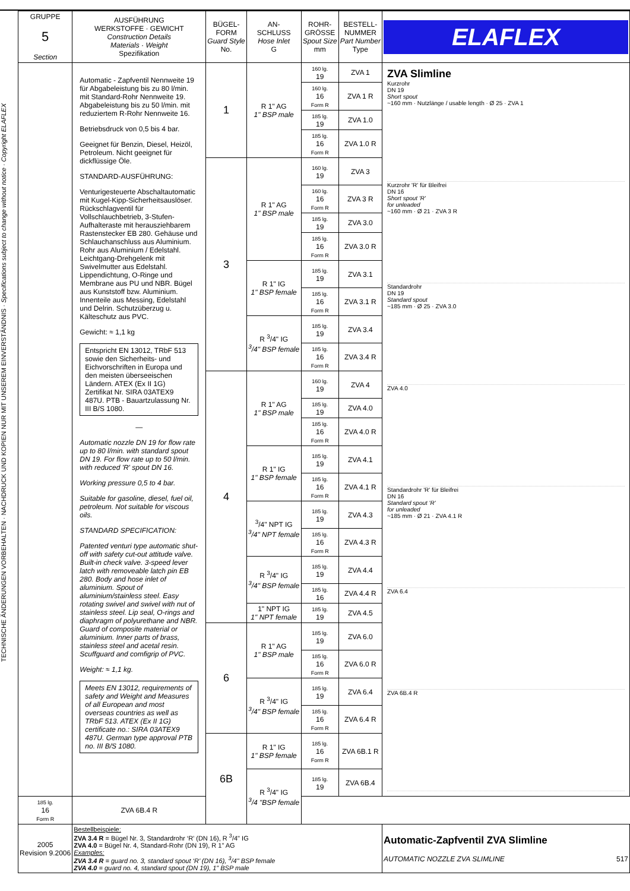TECHNISCHE ÄNDERUNGEN VORBEHALTEN · NACHDRUCK UND KOPIEN NUR MIT UNSEREM EINVERSTÄNDNIS · Specifications subject to change without notice · Copyright ELAFLEX
| GRUPPE 5 Section | AUSFÜHRUNG WERKSTOFFE · GEWICHT Construction Details Materials · Weight Spezifikation | BÜGEL- FORM Guard Style No. | AN- SCHLUSS Hose Inlet G | ROHR- GRÖSSE Spout Size mm | BESTELL- NUMMER Part Number Type | ELAFLEX |
| --- | --- | --- | --- | --- | --- | --- |
| | Automatic - Zapfventil Nennweite 19 für Abgabeleistung bis zu 80 l/min. mit Standard-Rohr Nennweite 19. Abgabeleistung bis zu 50 l/min. mit reduziertem R-Rohr Nennweite 16. Betriebsdruck von 0,5 bis 4 bar. Geeignet für Benzin, Diesel, Heizöl, Petroleum. Nicht geeignet für dickflüssige Öle. STANDARD-AUSFÜHRUNG: Venturigesteuerte Abschaltautomatic mit Kugel-Kipp-Sicherheitsauslöser. Rückschlagventil für Vollschlauchbetrieb, 3-Stufen-Aufhalteraste mit herausziehbarem Rastenstecker EB 280. Gehäuse und Schlauchanschluss aus Aluminium. Rohr aus Aluminium / Edelstahl. Leichtgang-Drehgelenk mit Swivelmutter aus Edelstahl. Lippendichtung, O-Ringe und Membrane aus PU und NBR. Bügel aus Kunststoff bzw. Aluminium. Innenteile aus Messing, Edelstahl und Delrin. Schutzüberzug u. Kälteschutz aus PVC. Gewicht: ≈ 1,1 kg Entspricht EN 13012, TRbF 513 sowie den Sicherheits- und Eichvorschriften in Europa und den meisten überseeischen Ländern. ATEX (Ex II 1G) Zertifikat Nr. SIRA 03ATEX9 487U. PTB - Bauartzulassung Nr. III B/S 1080. — Automatic nozzle DN 19 for flow rate up to 80 l/min. with standard spout DN 19. For flow rate up to 50 l/min. with reduced 'R' spout DN 16. Working pressure 0,5 to 4 bar. Suitable for gasoline, diesel, fuel oil, petroleum. Not suitable for viscous oils. STANDARD SPECIFICATION: Patented venturi type automatic shut-off with safety cut-out attitude valve. Built-in check valve. 3-speed lever latch with removeable latch pin EB 280. Body and hose inlet of aluminium. Spout of aluminium/stainless steel. Easy rotating swivel and swivel with nut of stainless steel. Lip seal, O-rings and diaphragm of polyurethane and NBR. Guard of composite material or aluminium. Inner parts of brass, stainless steel and acetal resin. Scuffguard and comfigrip of PVC. Weight: ≈ 1,1 kg. Meets EN 13012, requirements of safety and Weight and Measures of all European and most overseas countries as well as TRbF 513. ATEX (Ex II 1G) certificate no.: SIRA 03ATEX9 487U. German type approval PTB no. III B/S 1080. | 1 | R 1" AG 1" BSP male | 160 lg. 19 | ZVA 1 | ZVA Slimline Kurzrohr DN 19 Short spout ~160 mm · Nutzlänge / usable length · Ø 25 · ZVA 1 Kurzrohr 'R' für Bleifrei DN 16 Short spout 'R' for unleaded ~160 mm · Ø 21 · ZVA 3 R Standardrohr DN 19 Standard spout ~185 mm · Ø 25 · ZVA 3.0 ZVA 4.0 Standardrohr 'R' für Bleifrei DN 16 Standard spout 'R' for unleaded ~185 mm · Ø 21 · ZVA 4.1 R ZVA 6.4 ZVA 6B.4 R |
| | | | | 160 lg. 16 Form R | ZVA 1 R | |
| | | | | 185 lg. 19 | ZVA 1.0 | |
| | | | | 185 lg. 16 Form R | ZVA 1.0 R | |
| | | 3 | R 1" AG 1" BSP male | 160 lg. 19 | ZVA 3 | |
| | | | | 160 lg. 16 Form R | ZVA 3 R | |
| | | | | 185 lg. 19 | ZVA 3.0 | |
| | | | | 185 lg. 16 Form R | ZVA 3.0 R | |
| | | | R 1" IG 1" BSP female | 185 lg. 19 | ZVA 3.1 | |
| | | | | 185 lg. 16 Form R | ZVA 3.1 R | |
| | | | R <sup>3</sup>/4" IG <sup>3</sup>/4" BSP female | 185 lg. 19 | ZVA 3.4 | |
| | | | | 185 lg. 16 Form R | ZVA 3.4 R | |
| | | 4 | R 1" AG 1" BSP male | 160 lg. 19 | ZVA 4 | |
| | | | | 185 lg. 19 | ZVA 4.0 | |
| | | | | 185 lg. 16 Form R | ZVA 4.0 R | |
| | | | R 1" IG 1" BSP female | 185 lg. 19 | ZVA 4.1 | |
| | | | | 185 lg. 16 Form R | ZVA 4.1 R | |
| | | | <sup>3</sup>/4" NPT IG <sup>3</sup>/4" NPT female | 185 lg. 19 | ZVA 4.3 | |
| | | | | 185 lg. 16 Form R | ZVA 4.3 R | |
| | | | R <sup>3</sup>/4" IG <sup>3</sup>/4" BSP female | 185 lg. 19 | ZVA 4.4 | |
| | | | | 185 lg. 16 | ZVA 4.4 R | |
| | | | 1" NPT IG 1" NPT female | 185 lg. 19 | ZVA 4.5 | |
| | | 6 | R 1" AG 1" BSP male | 185 lg. 19 | ZVA 6.0 | |
| | | | | 185 lg. 16 Form R | ZVA 6.0 R | |
| | | | R <sup>3</sup>/4" IG <sup>3</sup>/4" BSP female | 185 lg. 19 | ZVA 6.4 | |
| | | | | 185 lg. 16 Form R | ZVA 6.4 R | |
| | | 6B | R 1" IG 1" BSP female | 185 lg. 16 Form R | ZVA 6B.1 R | |
| | | | R <sup>3</sup>/4" IG <sup>3</sup>/4 "BSP female | 185 lg. 19 | ZVA 6B.4 | |
| 185 lg. 16 Form R | ZVA 6B.4 R | | | | | |
| 2005 Revision 9.2006 | Bestellbeispiele: ZVA 3.4 R = Bügel Nr. 3, Standardrohr ‘R’ (DN 16), R <sup>3</sup>/4" IG ZVA 4.0 = Bügel Nr. 4, Standard-Rohr (DN 19), R 1" AG Examples: ZVA 3.4 R = guard no. 3, standard spout ‘R’ (DN 16), <sup>3</sup>/4" BSP female ZVA 4.0 = guard no. 4, standard spout (DN 19), 1" BSP male | | | | | Automatic-Zapfventil ZVA Slimline AUTOMATIC NOZZLE ZVA SLIMLINE 517 |